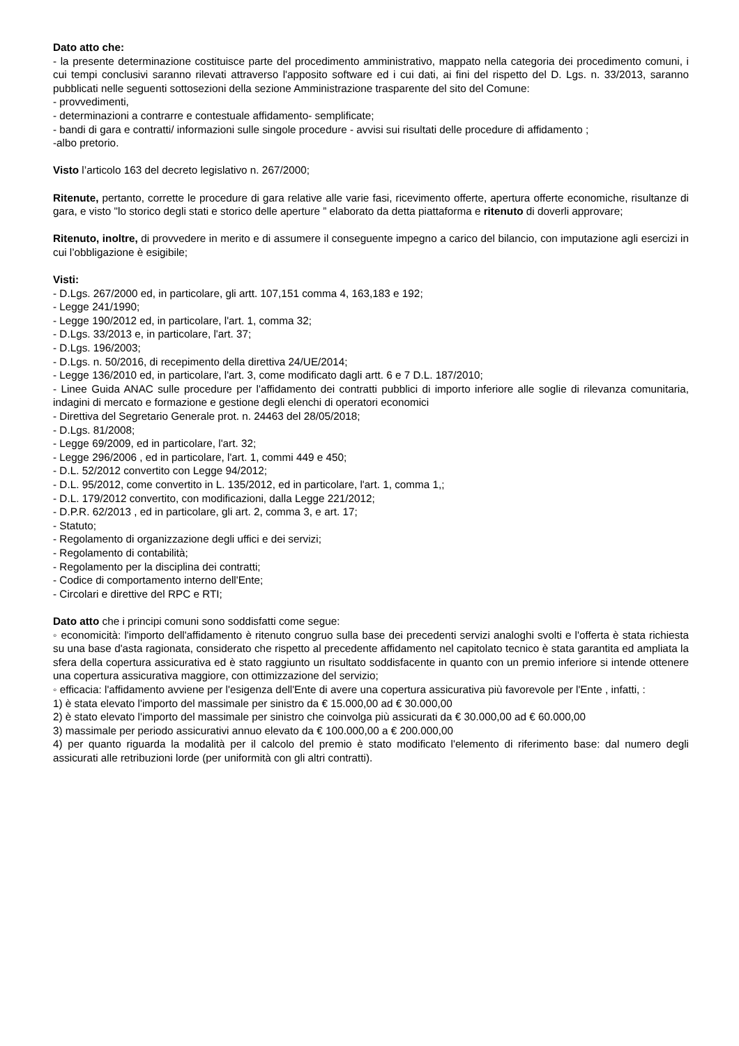Dato atto che:
- la presente determinazione costituisce parte del procedimento amministrativo, mappato nella categoria dei procedimento comuni, i cui tempi conclusivi saranno rilevati attraverso l'apposito software ed i cui dati, ai fini del rispetto del D. Lgs. n. 33/2013, saranno pubblicati nelle seguenti sottosezioni della sezione Amministrazione trasparente del sito del Comune:
- provvedimenti,
- determinazioni a contrarre e contestuale affidamento- semplificate;
- bandi di gara e contratti/ informazioni sulle singole procedure - avvisi sui risultati delle procedure di affidamento ;
-albo pretorio.
Visto l’articolo 163 del decreto legislativo n. 267/2000;
Ritenute, pertanto, corrette le procedure di gara relative alle varie fasi, ricevimento offerte, apertura offerte economiche, risultanze di gara, e visto "lo storico degli stati e storico delle aperture ” elaborato da detta piattaforma e ritenuto di doverli approvare;
Ritenuto, inoltre, di provvedere in merito e di assumere il conseguente impegno a carico del bilancio, con imputazione agli esercizi in cui l’obbligazione è esigibile;
Visti:
- D.Lgs. 267/2000 ed, in particolare, gli artt. 107,151 comma 4, 163,183 e 192;
- Legge 241/1990;
- Legge 190/2012 ed, in particolare, l'art. 1, comma 32;
- D.Lgs. 33/2013 e, in particolare, l'art. 37;
- D.Lgs. 196/2003;
- D.Lgs. n. 50/2016, di recepimento della direttiva 24/UE/2014;
- Legge 136/2010 ed, in particolare, l'art. 3, come modificato dagli artt. 6 e 7 D.L. 187/2010;
- Linee Guida ANAC sulle procedure per l'affidamento dei contratti pubblici di importo inferiore alle soglie di rilevanza comunitaria, indagini di mercato e formazione e gestione degli elenchi di operatori economici
- Direttiva del Segretario Generale prot. n. 24463 del 28/05/2018;
- D.Lgs. 81/2008;
- Legge 69/2009, ed in particolare, l'art. 32;
- Legge 296/2006 , ed in particolare, l'art. 1, commi 449 e 450;
- D.L. 52/2012 convertito con Legge 94/2012;
- D.L. 95/2012, come convertito in L. 135/2012, ed in particolare, l'art. 1, comma 1,;
- D.L. 179/2012 convertito, con modificazioni, dalla Legge 221/2012;
- D.P.R. 62/2013 , ed in particolare, gli art. 2, comma 3, e art. 17;
- Statuto;
- Regolamento di organizzazione degli uffici e dei servizi;
- Regolamento di contabilità;
- Regolamento per la disciplina dei contratti;
- Codice di comportamento interno dell'Ente;
- Circolari e direttive del RPC e RTI;
Dato atto che i principi comuni sono soddisfatti come segue:
◦ economicità: l'importo dell'affidamento è ritenuto congruo sulla base dei precedenti servizi analoghi svolti e l'offerta è stata richiesta su una base d'asta ragionata, considerato che rispetto al precedente affidamento nel capitolato tecnico è stata garantita ed ampliata la sfera della copertura assicurativa ed è stato raggiunto un risultato soddisfacente in quanto con un premio inferiore si intende ottenere una copertura assicurativa maggiore, con ottimizzazione del servizio;
◦ efficacia: l'affidamento avviene per l'esigenza dell'Ente di avere una copertura assicurativa più favorevole per l'Ente , infatti, :
1) è stata elevato l'importo del massimale per sinistro da € 15.000,00 ad € 30.000,00
2) è stato elevato l'importo del massimale per sinistro che coinvolga più assicurati da € 30.000,00 ad € 60.000,00
3) massimale per periodo assicurativi annuo elevato da € 100.000,00 a € 200.000,00
4) per quanto riguarda la modalità per il calcolo del premio è stato modificato l'elemento di riferimento base: dal numero degli assicurati alle retribuzioni lorde (per uniformità con gli altri contratti).